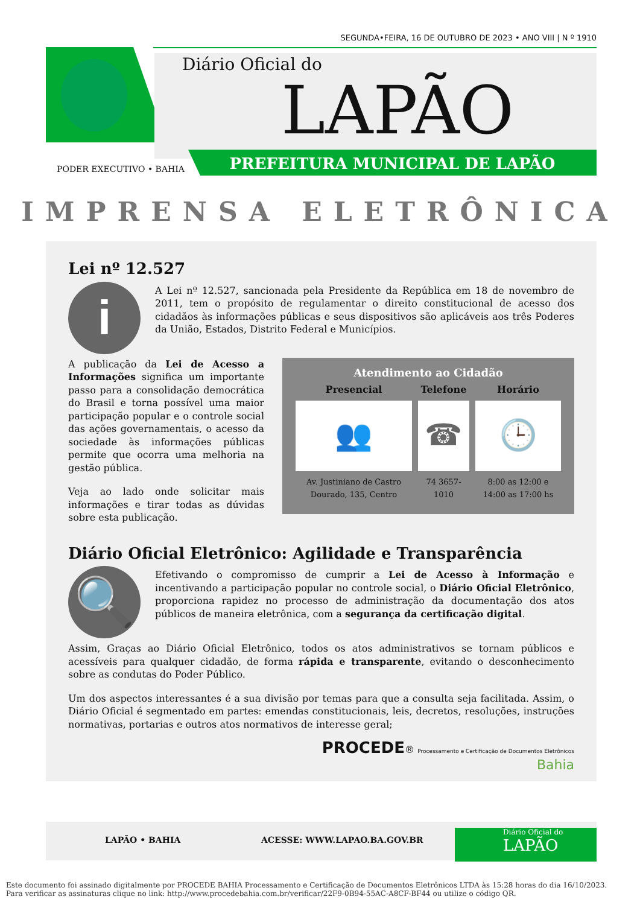SEGUNDA•FEIRA, 16 DE OUTUBRO DE 2023 • ANO VIII | N º 1910
Diário Oficial do
LAPÃO
PREFEITURA MUNICIPAL DE LAPÃO
PODER EXECUTIVO • BAHIA
IMPRENSA ELETRÔNICA
Lei nº 12.527
i
A Lei nº 12.527, sancionada pela Presidente da República em 18 de novembro de 2011, tem o propósito de regulamentar o direito constitucional de acesso dos cidadãos às informações públicas e seus dispositivos são aplicáveis aos três Poderes da União, Estados, Distrito Federal e Municípios.
Atendimento ao Cidadão
| Presencial | Telefone | Horário |
| --- | --- | --- |
| 👥 | ☎ | 🕒 |
| Av. Justiniano de Castro Dourado, 135, Centro | 74 3657-1010 | 8:00 as 12:00 e 14:00 as 17:00 hs |
A publicação da Lei de Acesso a Informações significa um importante passo para a consolidação democrática do Brasil e torna possível uma maior participação popular e o controle social das ações governamentais, o acesso da sociedade às informações públicas permite que ocorra uma melhoria na gestão pública.
Veja ao lado onde solicitar mais informações e tirar todas as dúvidas sobre esta publicação.
Diário Oficial Eletrônico: Agilidade e Transparência
🔍
Efetivando o compromisso de cumprir a Lei de Acesso à Informação e incentivando a participação popular no controle social, o Diário Oficial Eletrônico, proporciona rapidez no processo de administração da documentação dos atos públicos de maneira eletrônica, com a segurança da certificação digital.
Assim, Graças ao Diário Oficial Eletrônico, todos os atos administrativos se tornam públicos e acessíveis para qualquer cidadão, de forma rápida e transparente, evitando o desconhecimento sobre as condutas do Poder Público.
Um dos aspectos interessantes é a sua divisão por temas para que a consulta seja facilitada. Assim, o Diário Oficial é segmentado em partes: emendas constitucionais, leis, decretos, resoluções, instruções normativas, portarias e outros atos normativos de interesse geral;
PROCEDE® Processamento e Certificação de Documentos Eletrônicos
Bahia
LAPÃO • BAHIA ACESSE: WWW.LAPAO.BA.GOV.BR
Diário Oficial do
LAPÃO
Este documento foi assinado digitalmente por PROCEDE BAHIA Processamento e Certificação de Documentos Eletrônicos LTDA às 15:28 horas do dia 16/10/2023.
Para verificar as assinaturas clique no link: http://www.procedebahia.com.br/verificar/22F9-0B94-55AC-A8CF-BF44 ou utilize o código QR.